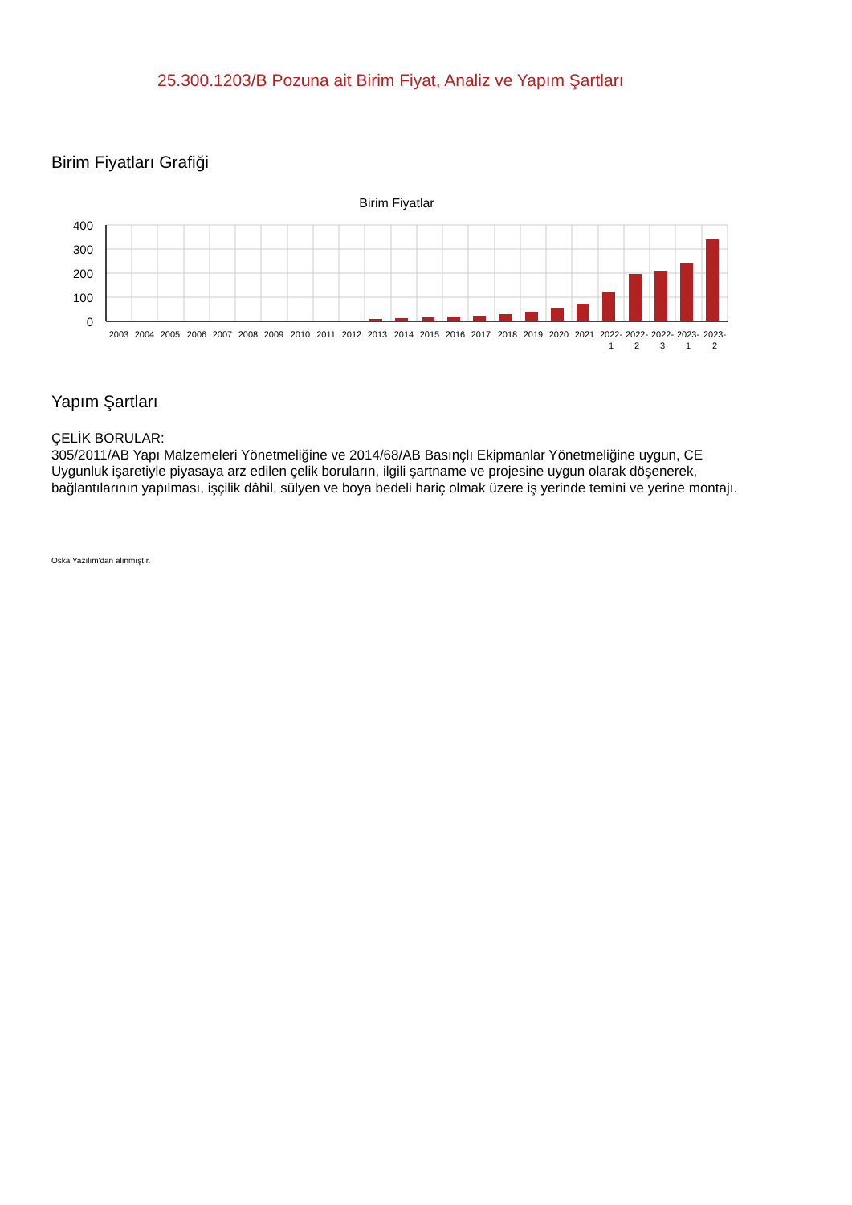25.300.1203/B Pozuna ait Birim Fiyat, Analiz ve Yapım Şartları
Birim Fiyatları Grafiği
Birim Fiyatlar
400
300
200
100
0
2003
2004
2005
2006
2007
2008
2009
2010
2011
2012
2013
2014
2015
2016
2017
2018
2019
2020
2021
2022-
1
2022-
2
2022-
3
2023-
1
2023-
2
Yapım Şartları
ÇELİK BORULAR:
305/2011/AB Yapı Malzemeleri Yönetmeliğine ve 2014/68/AB Basınçlı Ekipmanlar Yönetmeliğine uygun, CE Uygunluk işaretiyle piyasaya arz edilen çelik boruların, ilgili şartname ve projesine uygun olarak döşenerek, bağlantılarının yapılması, işçilik dâhil, sülyen ve boya bedeli hariç olmak üzere iş yerinde temini ve yerine montajı.
Oska Yazılım'dan alınmıştır.